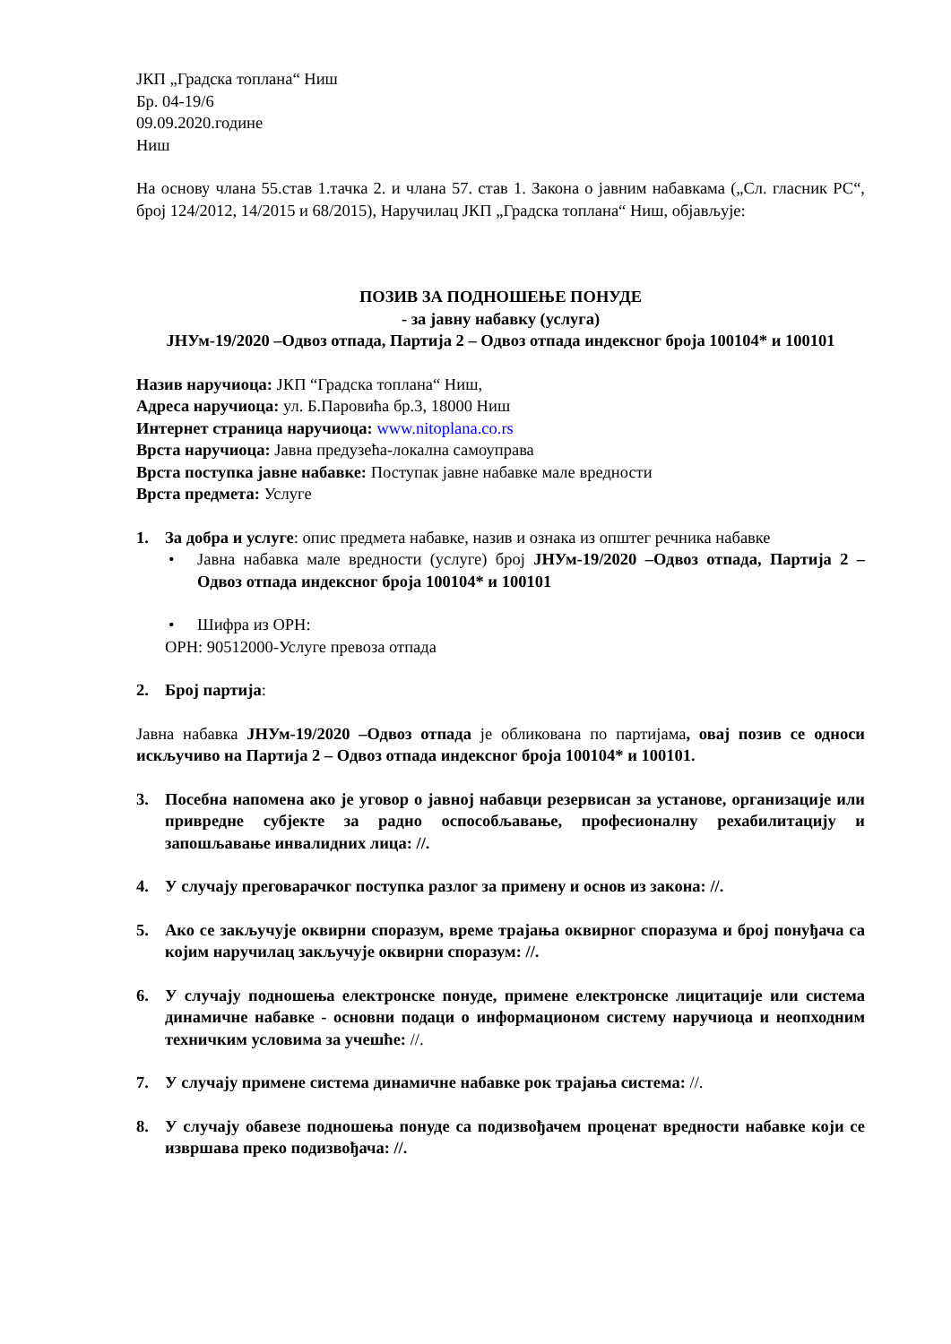ЈКП „Градска топлана“ Ниш
Бр. 04-19/6
09.09.2020.године
Ниш
На основу члана 55.став 1.тачка 2. и члана 57. став 1. Закона о јавним набавкама („Сл. гласник РС“, број 124/2012, 14/2015 и 68/2015), Наручилац ЈКП „Градска топлана“ Ниш, објављује:
ПОЗИВ ЗА ПОДНОШЕЊЕ ПОНУДЕ
- за јавну набавку (услуга)
ЈНУм-19/2020 –Одвоз отпада, Партија 2 – Одвоз отпада индексног броја 100104* и 100101
Назив наручиоца: ЈКП “Градска топлана“ Ниш,
Адреса наручиоца: ул. Б.Паровића бр.3, 18000 Ниш
Интернет страница наручиоца: www.nitoplana.co.rs
Врста наручиоца: Јавна предузећа-локална самоуправа
Врста поступка јавне набавке: Поступак јавне набавке мале вредности
Врста предмета: Услуге
1. За добра и услуге: опис предмета набавке, назив и ознака из општег речника набавке
• Јавна набавка мале вредности (услуге) број ЈНУм-19/2020 –Одвоз отпада, Партија 2 – Одвоз отпада индексног броја 100104* и 100101
• Шифра из ОРН:
ОРН: 90512000-Услуге превоза отпада
2. Број партија:
Јавна набавка ЈНУм-19/2020 –Одвоз отпада је обликована по партијама, овај позив се односи искључиво на Партија 2 – Одвоз отпада индексног броја 100104* и 100101.
3. Посебна напомена ако је уговор о јавној набавци резервисан за установе, организације или привредне субјекте за радно оспособљавање, професионалну рехабилитацију и запошљавање инвалидних лица: //.
4. У случају преговарачког поступка разлог за примену и основ из закона: //.
5. Ако се закључује оквирни споразум, време трајања оквирног споразума и број понуђача са којим наручилац закључује оквирни споразум: //.
6. У случају подношења електронске понуде, примене електронске лицитације или система динамичне набавке - основни подаци о информационом систему наручиоца и неопходним техничким условима за учешће: //.
7. У случају примене система динамичне набавке рок трајања система: //.
8. У случају обавезе подношења понуде са подизвођачем проценат вредности набавке који се извршава преко подизвођача: //.